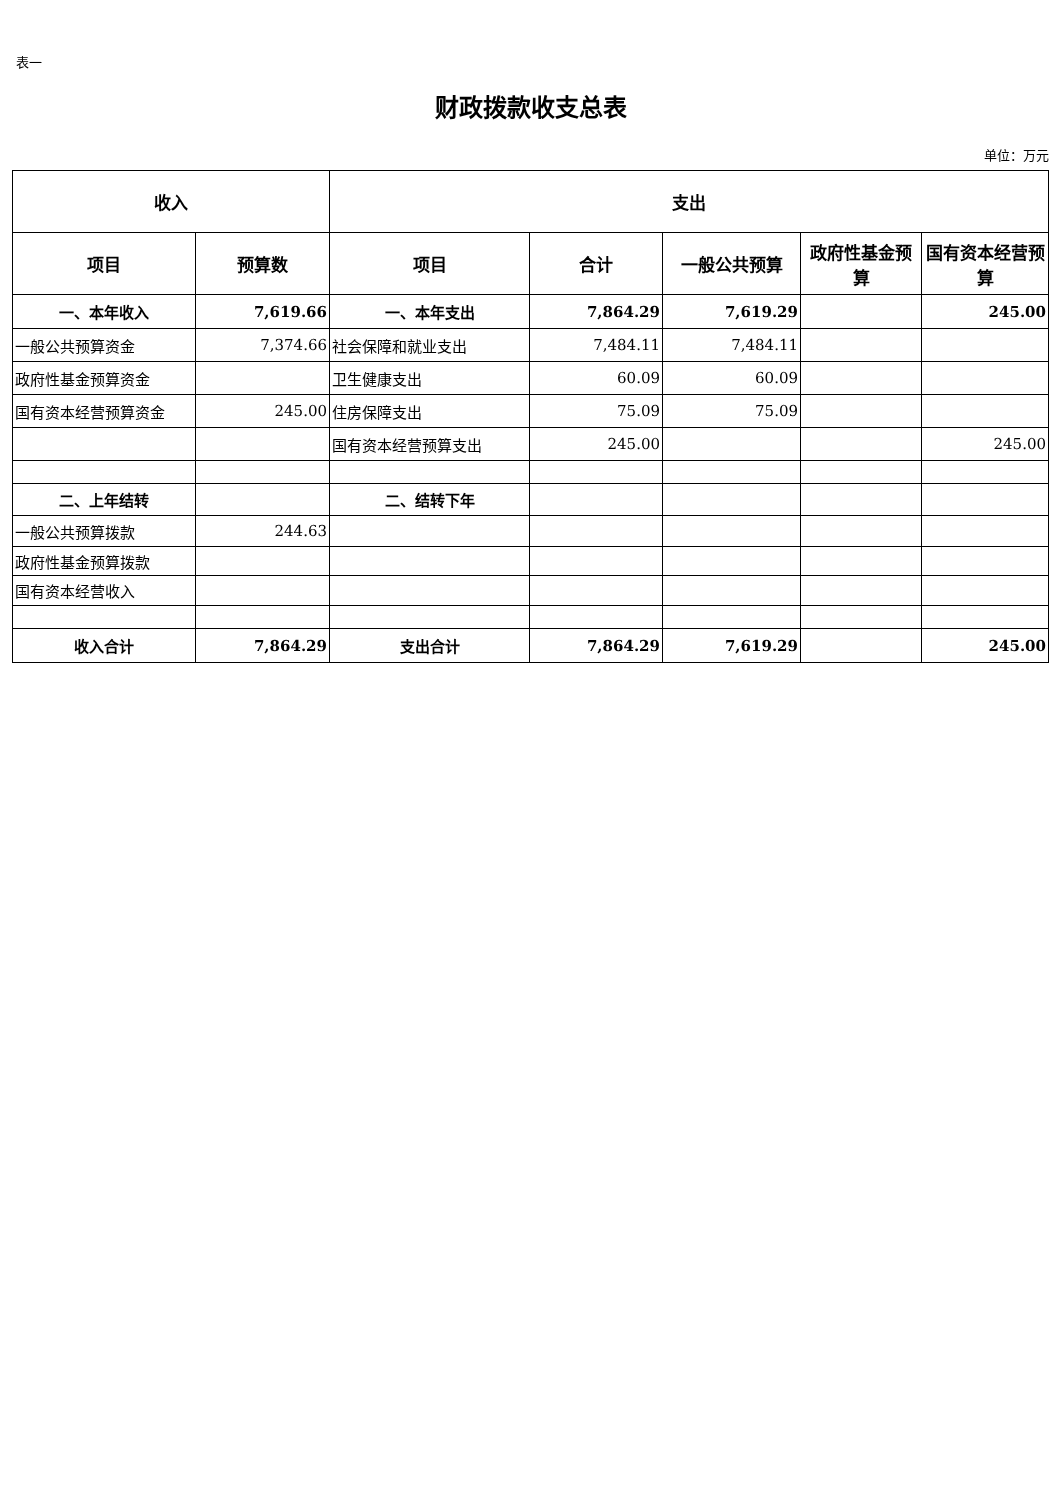表一
财政拨款收支总表
单位：万元
| 收入 | | 支出 | | | | |
| --- | --- | --- | --- | --- | --- | --- |
| 项目 | 预算数 | 项目 | 合计 | 一般公共预算 | 政府性基金预算 | 国有资本经营预算 |
| 一、本年收入 | 7,619.66 | 一、本年支出 | 7,864.29 | 7,619.29 | | 245.00 |
| 一般公共预算资金 | 7,374.66 | 社会保障和就业支出 | 7,484.11 | 7,484.11 | | |
| 政府性基金预算资金 | | 卫生健康支出 | 60.09 | 60.09 | | |
| 国有资本经营预算资金 | 245.00 | 住房保障支出 | 75.09 | 75.09 | | |
| | | 国有资本经营预算支出 | 245.00 | | | 245.00 |
| 二、上年结转 | | 二、结转下年 | | | | |
| 一般公共预算拨款 | 244.63 | | | | | |
| 政府性基金预算拨款 | | | | | | |
| 国有资本经营收入 | | | | | | |
| 收入合计 | 7,864.29 | 支出合计 | 7,864.29 | 7,619.29 | | 245.00 |